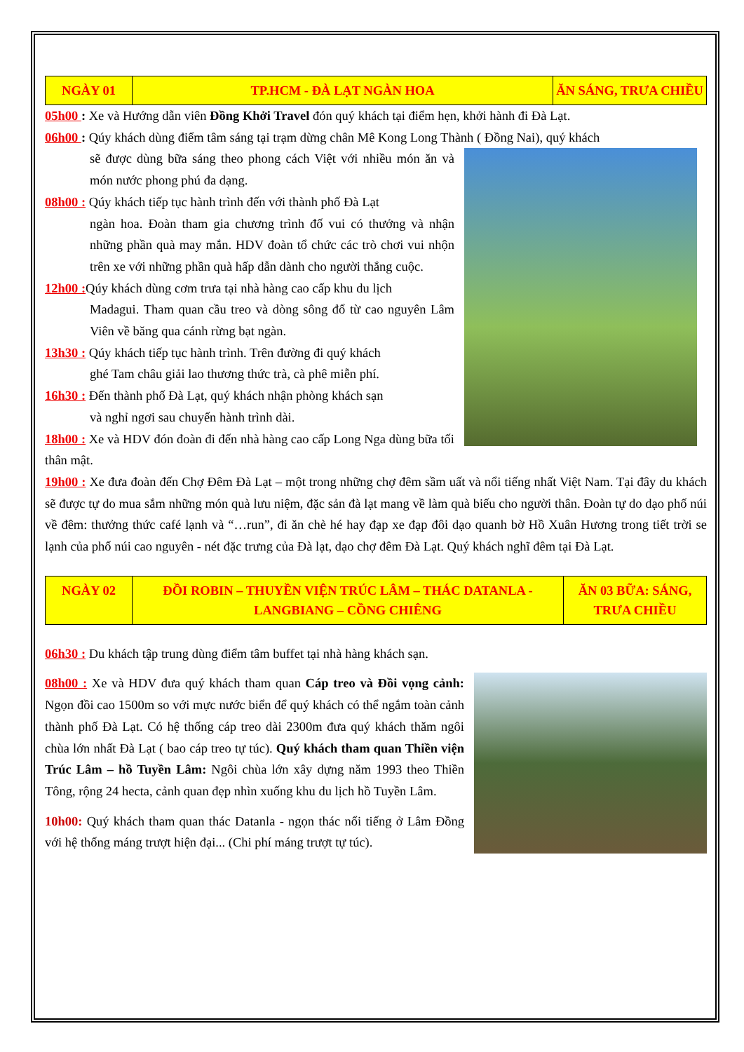| NGÀY 01 | TP.HCM - ĐÀ LẠT NGÀN HOA | ĂN SÁNG, TRƯA CHIỀU |
05h00 : Xe và Hướng dẫn viên Đồng Khởi Travel đón quý khách tại điểm hẹn, khởi hành đi Đà Lạt.
06h00 : Qúy khách dùng điểm tâm sáng tại trạm dừng chân Mê Kong Long Thành ( Đồng Nai), quý khách
sẽ được dùng bữa sáng theo phong cách Việt với nhiều món ăn và món nước phong phú đa dạng.
08h00 : Qúy khách tiếp tục hành trình đến với thành phố Đà Lạt
ngàn hoa. Đoàn tham gia chương trình đố vui có thưởng và nhận những phần quà may mắn. HDV đoàn tổ chức các trò chơi vui nhộn trên xe với những phần quà hấp dẫn dành cho người thắng cuộc.
12h00 : Qúy khách dùng cơm trưa tại nhà hàng cao cấp khu du lịch
Madagui. Tham quan cầu treo và dòng sông đổ từ cao nguyên Lâm Viên về băng qua cánh rừng bạt ngàn.
13h30 : Qúy khách tiếp tục hành trình. Trên đường đi quý khách
ghé Tam châu giải lao thương thức trà, cà phê miễn phí.
16h30 : Đến thành phố Đà Lạt, quý khách nhận phòng khách sạn
và nghỉ ngơi sau chuyến hành trình dài.
18h00 : Xe và HDV đón đoàn đi đến nhà hàng cao cấp Long Nga dùng bữa tối thân mật.
19h00 : Xe đưa đoàn đến Chợ Đêm Đà Lạt – một trong những chợ đêm sầm uất và nổi tiếng nhất Việt Nam. Tại đây du khách sẽ được tự do mua sắm những món quà lưu niệm, đặc sản đà lạt mang về làm quà biếu cho người thân. Đoàn tự do dạo phố núi về đêm: thưởng thức café lạnh và “…run”, đi ăn chè hé hay đạp xe đạp đôi dạo quanh bờ Hồ Xuân Hương trong tiết trời se lạnh của phố núi cao nguyên - nét đặc trưng của Đà lạt, dạo chợ đêm Đà Lạt. Quý khách nghĩ đêm tại Đà Lạt.
| NGÀY 02 | ĐỒI ROBIN – THUYỀN VIỆN TRÚC LÂM – THÁC DATANLA - LANGBIANG – CỒNG CHIÊNG | ĂN 03 BỮA: SÁNG, TRƯA CHIỀU |
06h30 : Du khách tập trung dùng điểm tâm buffet tại nhà hàng khách sạn.
08h00 : Xe và HDV đưa quý khách tham quan Cáp treo và Đồi vọng cảnh: Ngọn đồi cao 1500m so với mực nước biển để quý khách có thể ngắm toàn cảnh thành phố Đà Lạt. Có hệ thống cáp treo dài 2300m đưa quý khách thăm ngôi chùa lớn nhất Đà Lạt ( bao cáp treo tự túc). Quý khách tham quan Thiền viện Trúc Lâm – hồ Tuyền Lâm: Ngôi chùa lớn xây dựng năm 1993 theo Thiền Tông, rộng 24 hecta, cảnh quan đẹp nhìn xuống khu du lịch hồ Tuyền Lâm.
10h00: Quý khách tham quan thác Datanla - ngọn thác nổi tiếng ở Lâm Đồng với hệ thống máng trượt hiện đại... (Chi phí máng trượt tự túc).